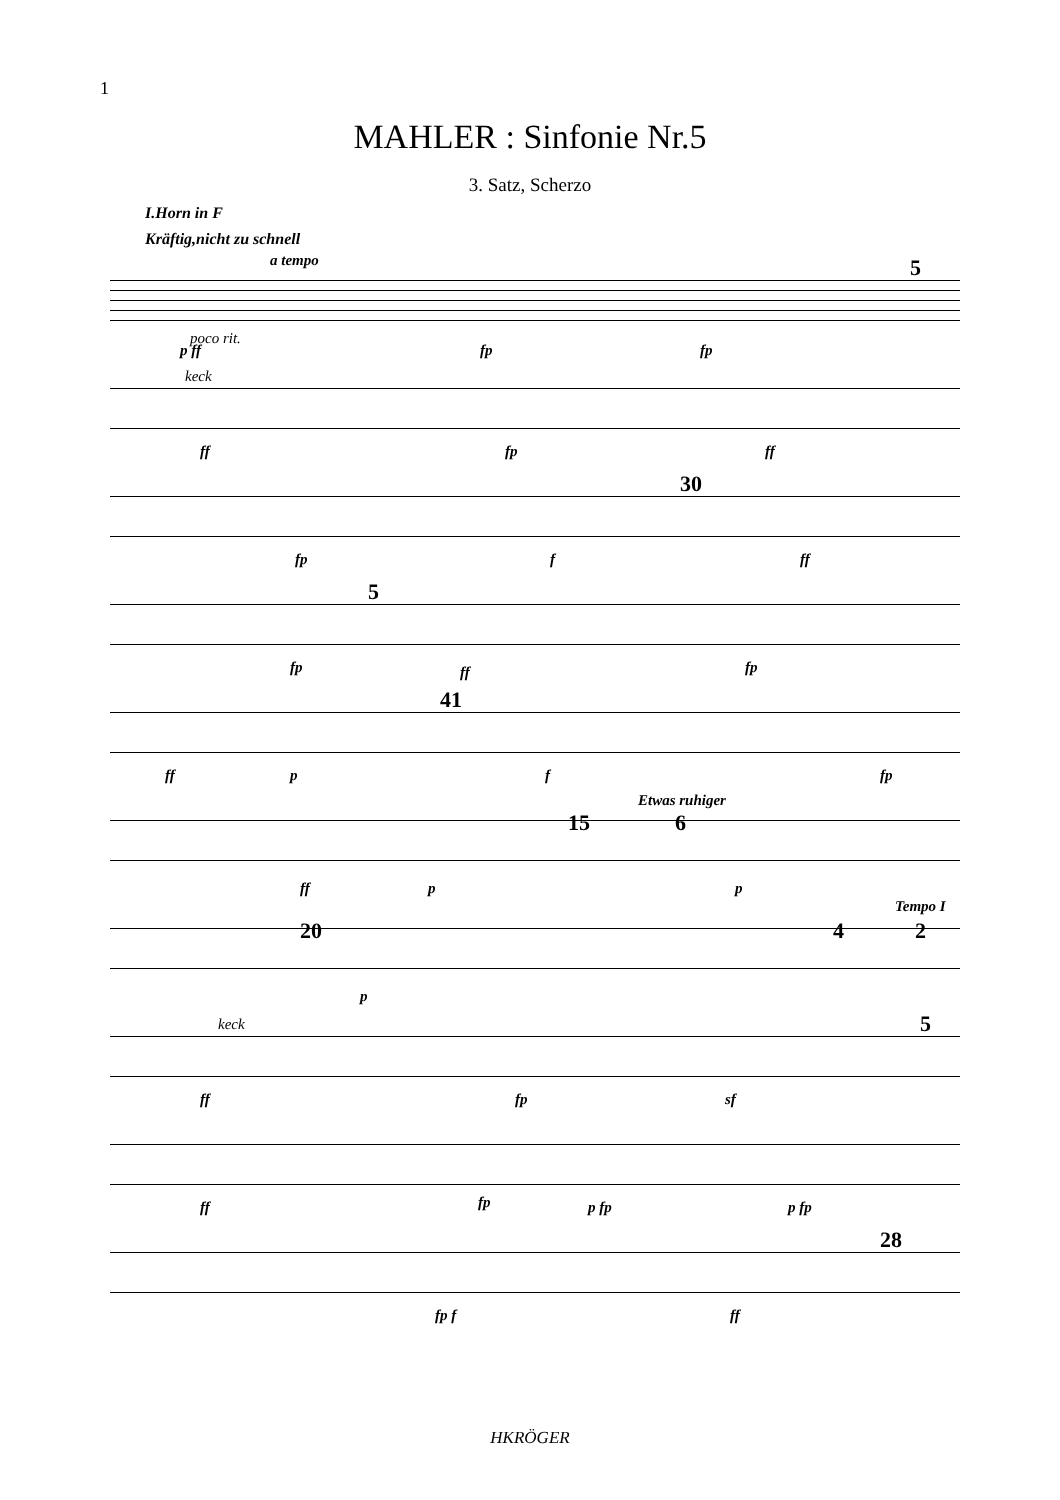1
MAHLER : Sinfonie Nr.5
3. Satz, Scherzo
I.Horn in F
Kräftig,nicht zu schnell
a tempo
poco rit.
p ff fp fp
5
keck
ff fp ff
30
fp f ff
5
fp ff fp
41
ff p f fp
Etwas ruhiger
15 6
ff p p
Tempo I
20 4 2
p
keck 5
ff fp sf
ff fp p fp p fp
28
fp f ff
HKRÖGER